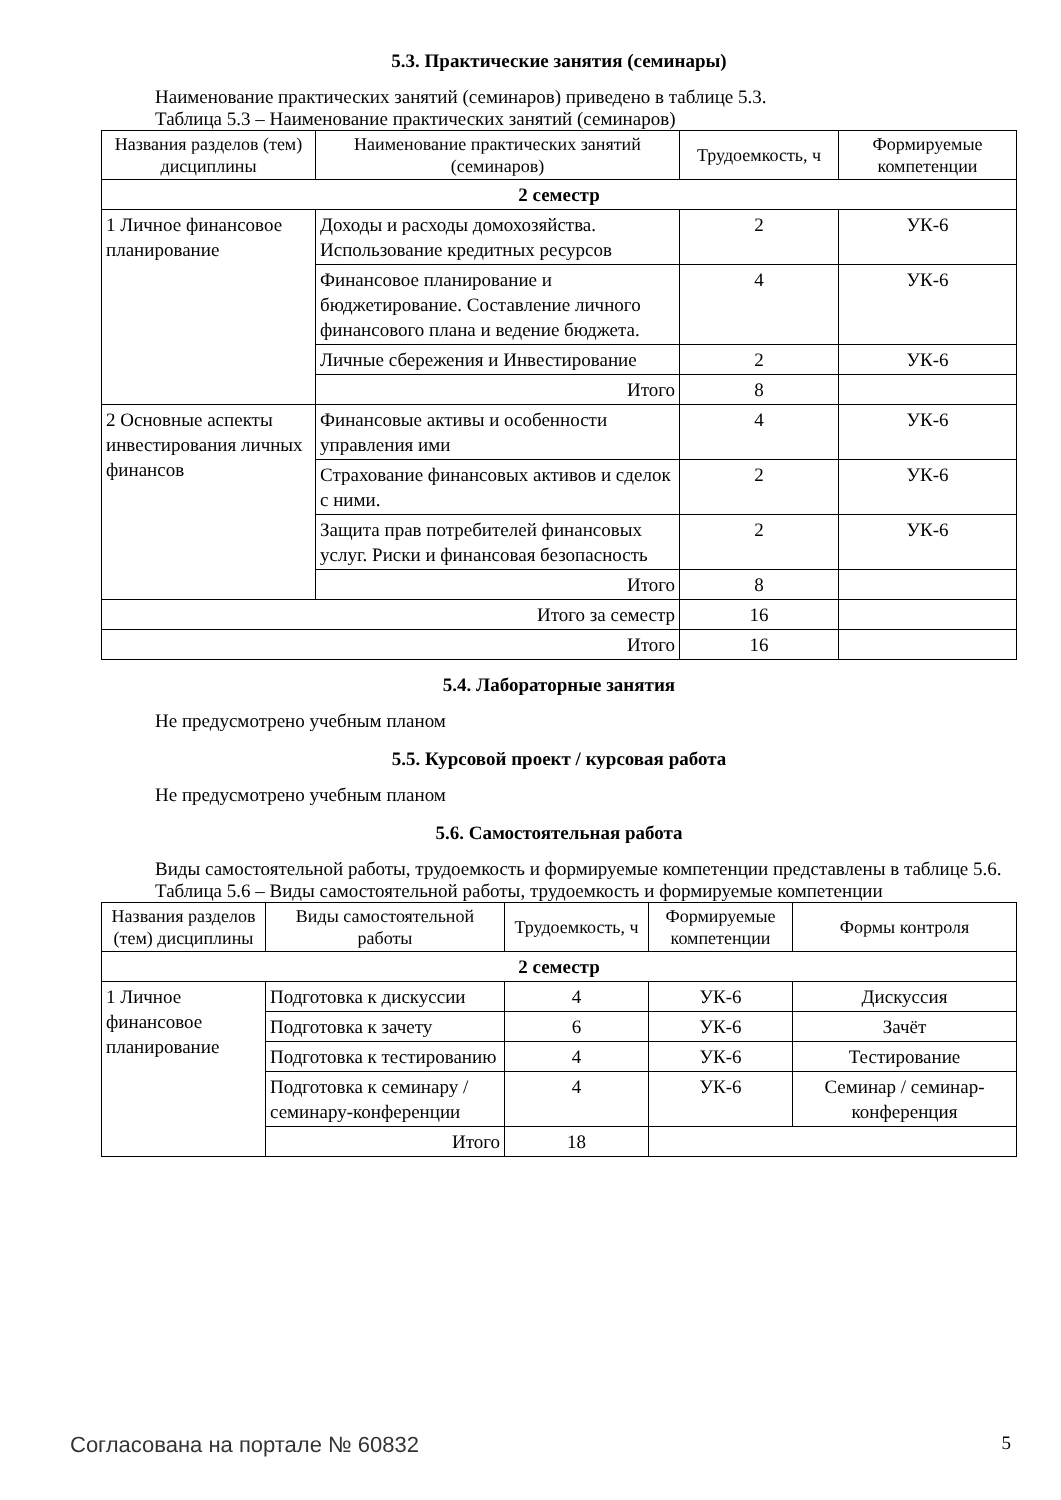5.3. Практические занятия (семинары)
Наименование практических занятий (семинаров) приведено в таблице 5.3.
Таблица 5.3 – Наименование практических занятий (семинаров)
| Названия разделов (тем) дисциплины | Наименование практических занятий (семинаров) | Трудоемкость, ч | Формируемые компетенции |
| --- | --- | --- | --- |
| 2 семестр | | | |
| 1 Личное финансовое планирование | Доходы и расходы домохозяйства. Использование кредитных ресурсов | 2 | УК-6 |
| | Финансовое планирование и бюджетирование. Составление личного финансового плана и ведение бюджета. | 4 | УК-6 |
| | Личные сбережения и Инвестирование | 2 | УК-6 |
| | Итого | 8 | |
| 2 Основные аспекты инвестирования личных финансов | Финансовые активы и особенности управления ими | 4 | УК-6 |
| | Страхование финансовых активов и сделок с ними. | 2 | УК-6 |
| | Защита прав потребителей финансовых услуг. Риски и финансовая безопасность | 2 | УК-6 |
| | Итого | 8 | |
| Итого за семестр | | 16 | |
| Итого | | 16 | |
5.4. Лабораторные занятия
Не предусмотрено учебным планом
5.5. Курсовой проект / курсовая работа
Не предусмотрено учебным планом
5.6. Самостоятельная работа
Виды самостоятельной работы, трудоемкость и формируемые компетенции представлены в таблице 5.6.
Таблица 5.6 – Виды самостоятельной работы, трудоемкость и формируемые компетенции
| Названия разделов (тем) дисциплины | Виды самостоятельной работы | Трудоемкость, ч | Формируемые компетенции | Формы контроля |
| --- | --- | --- | --- | --- |
| 2 семестр | | | | |
| 1 Личное финансовое планирование | Подготовка к дискуссии | 4 | УК-6 | Дискуссия |
| | Подготовка к зачету | 6 | УК-6 | Зачёт |
| | Подготовка к тестированию | 4 | УК-6 | Тестирование |
| | Подготовка к семинару / семинару-конференции | 4 | УК-6 | Семинар / семинар-конференция |
| | Итого | 18 | | |
Согласована на портале № 60832 5